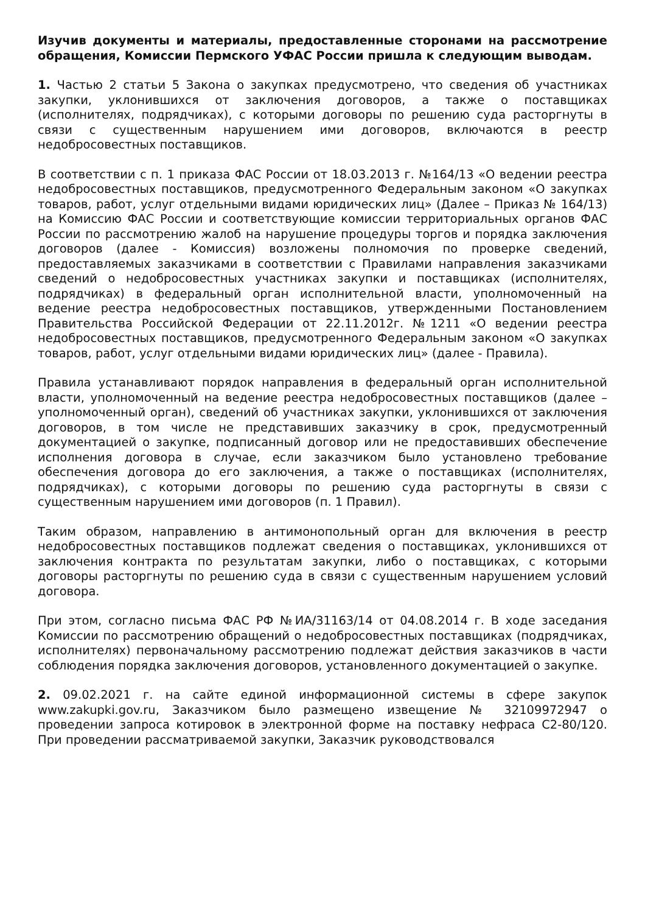Изучив документы и материалы, предоставленные сторонами на рассмотрение обращения, Комиссии Пермского УФАС России пришла к следующим выводам.
1. Частью 2 статьи 5 Закона о закупках предусмотрено, что сведения об участниках закупки, уклонившихся от заключения договоров, а также о поставщиках (исполнителях, подрядчиках), с которыми договоры по решению суда расторгнуты в связи с существенным нарушением ими договоров, включаются в реестр недобросовестных поставщиков.
В соответствии с п. 1 приказа ФАС России от 18.03.2013 г. №164/13 «О ведении реестра недобросовестных поставщиков, предусмотренного Федеральным законом «О закупках товаров, работ, услуг отдельными видами юридических лиц» (Далее – Приказ № 164/13) на Комиссию ФАС России и соответствующие комиссии территориальных органов ФАС России по рассмотрению жалоб на нарушение процедуры торгов и порядка заключения договоров (далее - Комиссия) возложены полномочия по проверке сведений, предоставляемых заказчиками в соответствии с Правилами направления заказчиками сведений о недобросовестных участниках закупки и поставщиках (исполнителях, подрядчиках) в федеральный орган исполнительной власти, уполномоченный на ведение реестра недобросовестных поставщиков, утвержденными Постановлением Правительства Российской Федерации от 22.11.2012г. №1211 «О ведении реестра недобросовестных поставщиков, предусмотренного Федеральным законом «О закупках товаров, работ, услуг отдельными видами юридических лиц» (далее - Правила).
Правила устанавливают порядок направления в федеральный орган исполнительной власти, уполномоченный на ведение реестра недобросовестных поставщиков (далее – уполномоченный орган), сведений об участниках закупки, уклонившихся от заключения договоров, в том числе не представивших заказчику в срок, предусмотренный документацией о закупке, подписанный договор или не предоставивших обеспечение исполнения договора в случае, если заказчиком было установлено требование обеспечения договора до его заключения, а также о поставщиках (исполнителях, подрядчиках), с которыми договоры по решению суда расторгнуты в связи с существенным нарушением ими договоров (п. 1 Правил).
Таким образом, направлению в антимонопольный орган для включения в реестр недобросовестных поставщиков подлежат сведения о поставщиках, уклонившихся от заключения контракта по результатам закупки, либо о поставщиках, с которыми договоры расторгнуты по решению суда в связи с существенным нарушением условий договора.
При этом, согласно письма ФАС РФ №ИА/31163/14 от 04.08.2014 г. В ходе заседания Комиссии по рассмотрению обращений о недобросовестных поставщиках (подрядчиках, исполнителях) первоначальному рассмотрению подлежат действия заказчиков в части соблюдения порядка заключения договоров, установленного документацией о закупке.
2. 09.02.2021 г. на сайте единой информационной системы в сфере закупок www.zakupki.gov.ru, Заказчиком было размещено извещение № 32109972947 о проведении запроса котировок в электронной форме на поставку нефраса С2-80/120. При проведении рассматриваемой закупки, Заказчик руководствовался